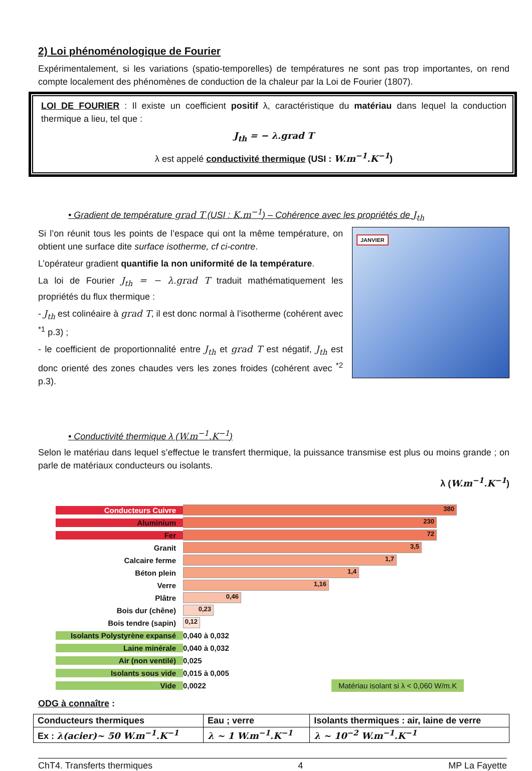2) Loi phénoménologique de Fourier
Expérimentalement, si les variations (spatio-temporelles) de températures ne sont pas trop importantes, on rend compte localement des phénomènes de conduction de la chaleur par la Loi de Fourier (1807).
LOI DE FOURIER : Il existe un coefficient positif λ, caractéristique du matériau dans lequel la conduction thermique a lieu, tel que :
J<sub>th</sub> = − λ.grad T
λ est appelé conductivité thermique (USI : W.m<sup>−1</sup>.K<sup>−1</sup>)
• Gradient de température grad T (USI : K.m<sup>−1</sup>) – Cohérence avec les propriétés de J<sub>th</sub>
Si l’on réunit tous les points de l’espace qui ont la même température, on obtient une surface dite surface isotherme, cf ci-contre.
L’opérateur gradient quantifie la non uniformité de la température.
La loi de Fourier J<sub>th</sub> = − λ.grad T traduit mathématiquement les propriétés du flux thermique :
- J<sub>th</sub> est colinéaire à grad T, il est donc normal à l’isotherme (cohérent avec <sup>*1</sup> p.3) ;
- le coefficient de proportionnalité entre J<sub>th</sub> et grad T est négatif, J<sub>th</sub> est donc orienté des zones chaudes vers les zones froides (cohérent avec <sup>*2</sup> p.3).
JANVIER
• Conductivité thermique λ (W.m<sup>−1</sup>.K<sup>−1</sup>)
Selon le matériau dans lequel s’effectue le transfert thermique, la puissance transmise est plus ou moins grande ; on parle de matériaux conducteurs ou isolants.
λ (W.m<sup>−1</sup>.K<sup>−1</sup>)
Conducteurs Cuivre
380
Aluminium
230
Fer
72
Granit
3,5
Calcaire ferme
1,7
Béton plein
1,4
Verre
1,16
Plâtre
0,46
Bois dur (chêne)
0,23
Bois tendre (sapin)
0,12
Isolants Polystyrène expansé
0,040 à 0,032
Laine minérale 0,040 à 0,032
Air (non ventilé) 0,025
Isolants sous vide 0,015 à 0,005
Vide 0,0022 Matériau isolant si λ < 0,060 W/m.K
ODG à connaître :
| Conducteurs thermiques | Eau ; verre | Isolants thermiques : air, laine de verre |
| --- | --- | --- |
| Ex : λ(acier)~ 50 W.m<sup>−1</sup>.K<sup>−1</sup> | λ ~ 1 W.m<sup>−1</sup>.K<sup>−1</sup> | λ ~ 10<sup>−2</sup> W.m<sup>−1</sup>.K<sup>−1</sup> |
ChT4. Transferts thermiques 4 MP La Fayette